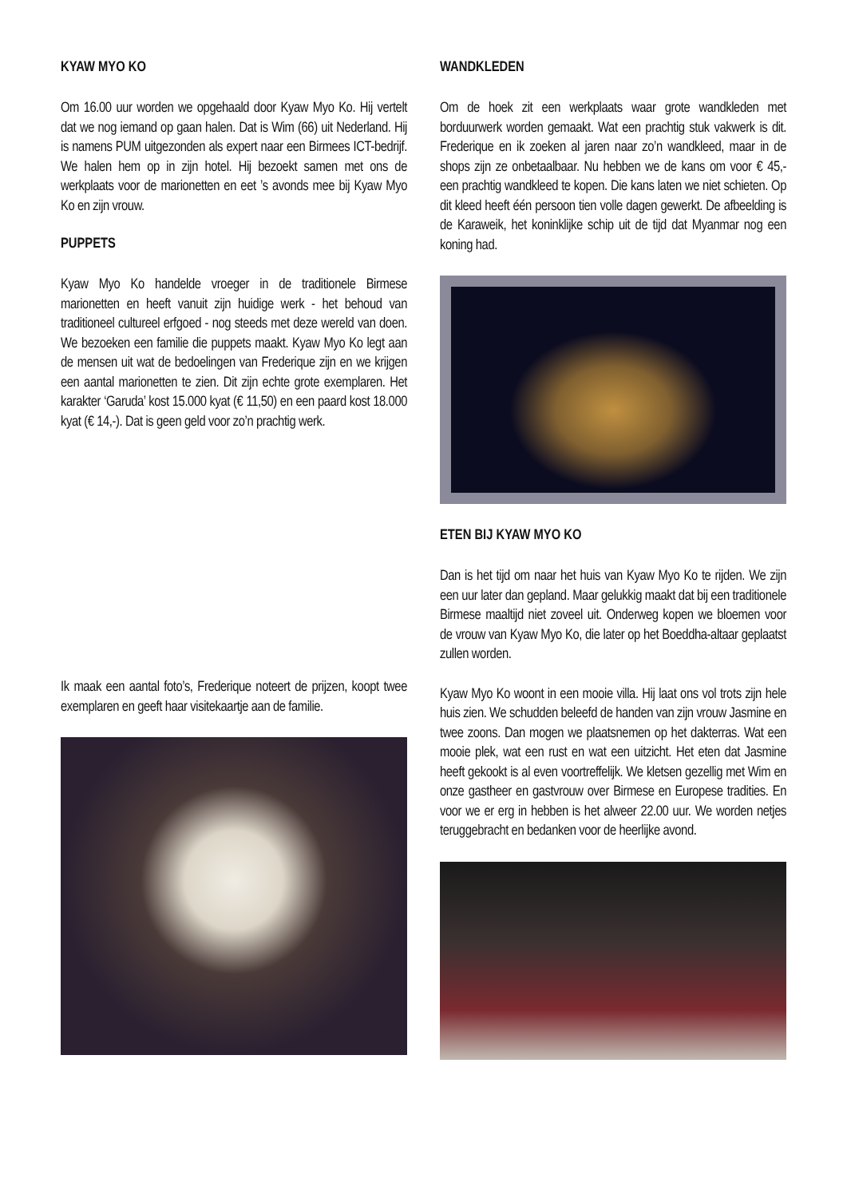KYAW MYO KO
Om 16.00 uur worden we opgehaald door Kyaw Myo Ko. Hij vertelt dat we nog iemand op gaan halen. Dat is Wim (66) uit Nederland. Hij is namens PUM uitgezon­den als expert naar een Birmees ICT-bedrijf. We halen hem op in zijn hotel. Hij bezoekt samen met ons de werkplaats voor de marionetten en eet ’s avonds mee bij Kyaw Myo Ko en zijn vrouw.
PUPPETS
Kyaw Myo Ko handelde vroeger in de traditionele Bir­mese marionetten en heeft vanuit zijn huidige werk - het behoud van traditioneel cultureel erfgoed - nog steeds met deze wereld van doen. We bezoeken een familie die puppets maakt. Kyaw Myo Ko legt aan de mensen uit wat de bedoelingen van Frederique zijn en we krij­gen een aantal marionetten te zien. Dit zijn echte grote exemplaren. Het karakter ‘Garuda’ kost 15.000 kyat (€ 11,50) en een paard kost 18.000 kyat (€ 14,-). Dat is geen geld voor zo’n prachtig werk.
Ik maak een aantal foto’s, Frederique noteert de prij­zen, koopt twee exemplaren en geeft haar visitekaartje aan de familie.
WANDKLEDEN
Om de hoek zit een werkplaats waar grote wandkleden met borduurwerk worden gemaakt. Wat een prachtig stuk vakwerk is dit. Frederique en ik zoeken al jaren naar zo’n wandkleed, maar in de shops zijn ze onbetaal­baar. Nu hebben we de kans om voor € 45,- een prach­tig wandkleed te kopen. Die kans laten we niet schie­ten. Op dit kleed heeft één persoon tien volle dagen gewerkt. De afbeelding is de Karaweik, het koninklijke schip uit de tijd dat Myanmar nog een koning had.
ETEN BIJ KYAW MYO KO
Dan is het tijd om naar het huis van Kyaw Myo Ko te rijden. We zijn een uur later dan gepland. Maar geluk­kig maakt dat bij een traditionele Birmese maaltijd niet zoveel uit. Onderweg kopen we bloemen voor de vrouw van Kyaw Myo Ko, die later op het Boeddha-altaar ge­plaatst zullen worden.
Kyaw Myo Ko woont in een mooie villa. Hij laat ons vol trots zijn hele huis zien. We schudden beleefd de han­den van zijn vrouw Jasmine en twee zoons. Dan mo­gen we plaatsnemen op het dakterras. Wat een mooie plek, wat een rust en wat een uitzicht. Het eten dat Jas­mine heeft gekookt is al even voortreffelijk. We kletsen gezellig met Wim en onze gastheer en gastvrouw over Birmese en Europese tradities. En voor we er erg in hebben is het alweer 22.00 uur. We worden netjes te­ruggebracht en bedanken voor de heerlijke avond.